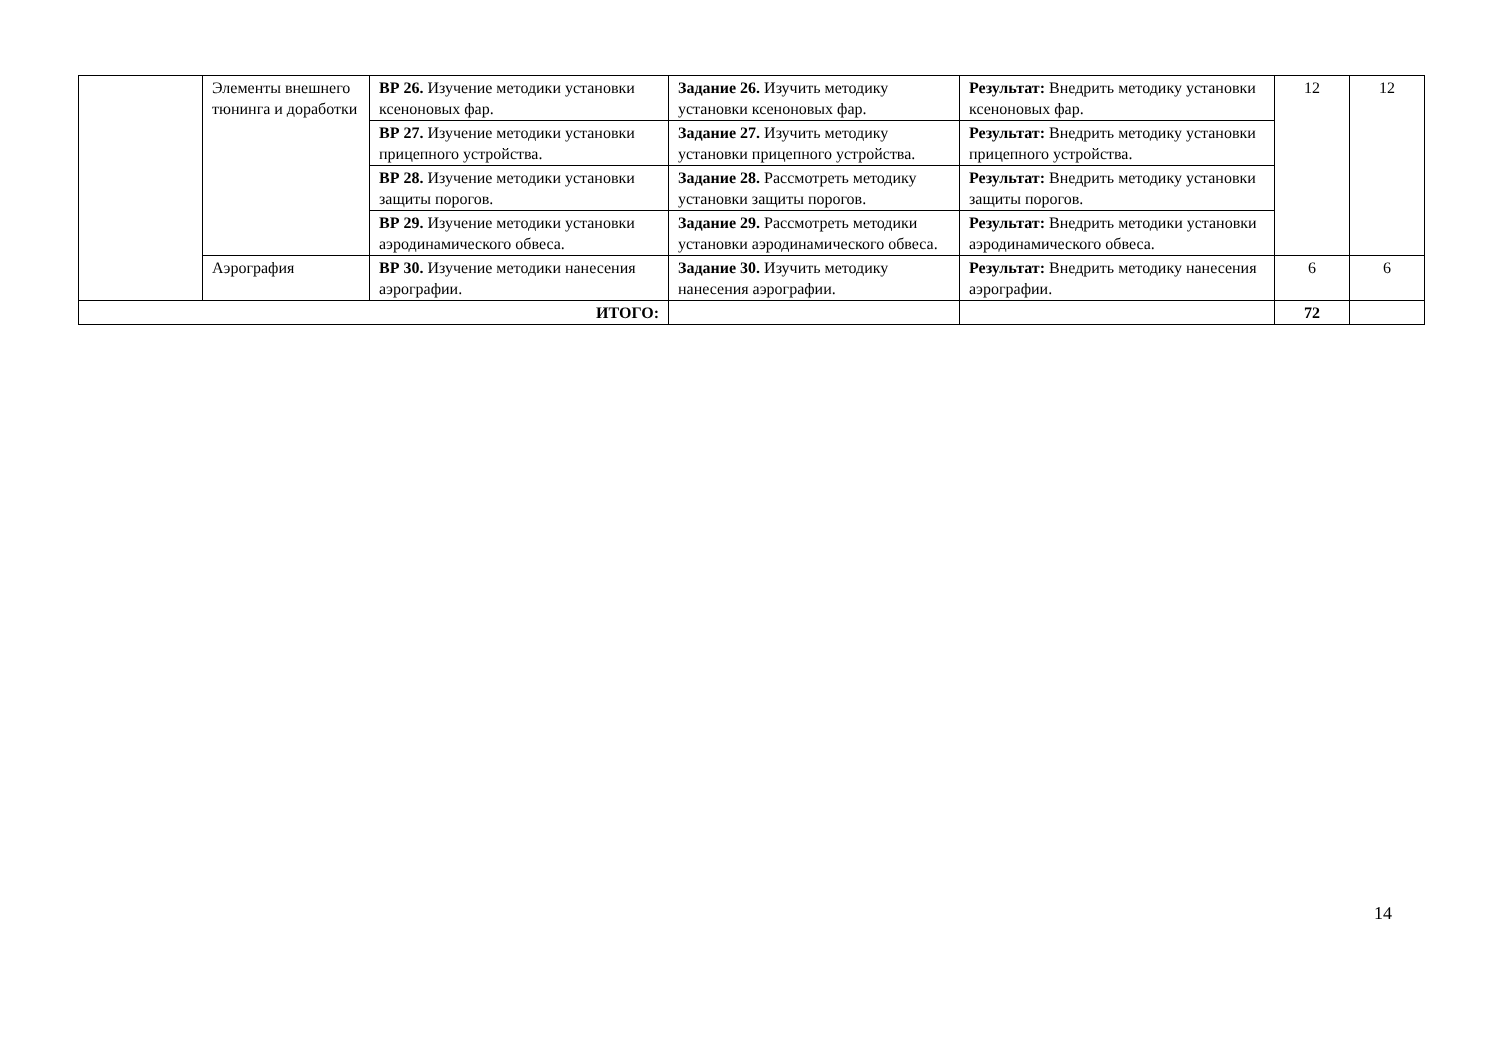| | Элементы внешнего тюнинга и доработки | ВР 26. Изучение методики установки ксеноновых фар. | Задание 26. Изучить методику установки ксеноновых фар. | Результат: Внедрить методику установки ксеноновых фар. | 12 | 12 |
| | | ВР 27. Изучение методики установки прицепного устройства. | Задание 27. Изучить методику установки прицепного устройства. | Результат: Внедрить методику установки прицепного устройства. | | |
| | | ВР 28. Изучение методики установки защиты порогов. | Задание 28. Рассмотреть методику установки защиты порогов. | Результат: Внедрить методику установки защиты порогов. | | |
| | | ВР 29. Изучение методики установки аэродинамического обвеса. | Задание 29. Рассмотреть методики установки аэродинамического обвеса. | Результат: Внедрить методики установки аэродинамического обвеса. | | |
| | Аэрография | ВР 30. Изучение методики нанесения аэрографии. | Задание 30. Изучить методику нанесения аэрографии. | Результат: Внедрить методику нанесения аэрографии. | 6 | 6 |
| ИТОГО: | | | | | 72 | |
14